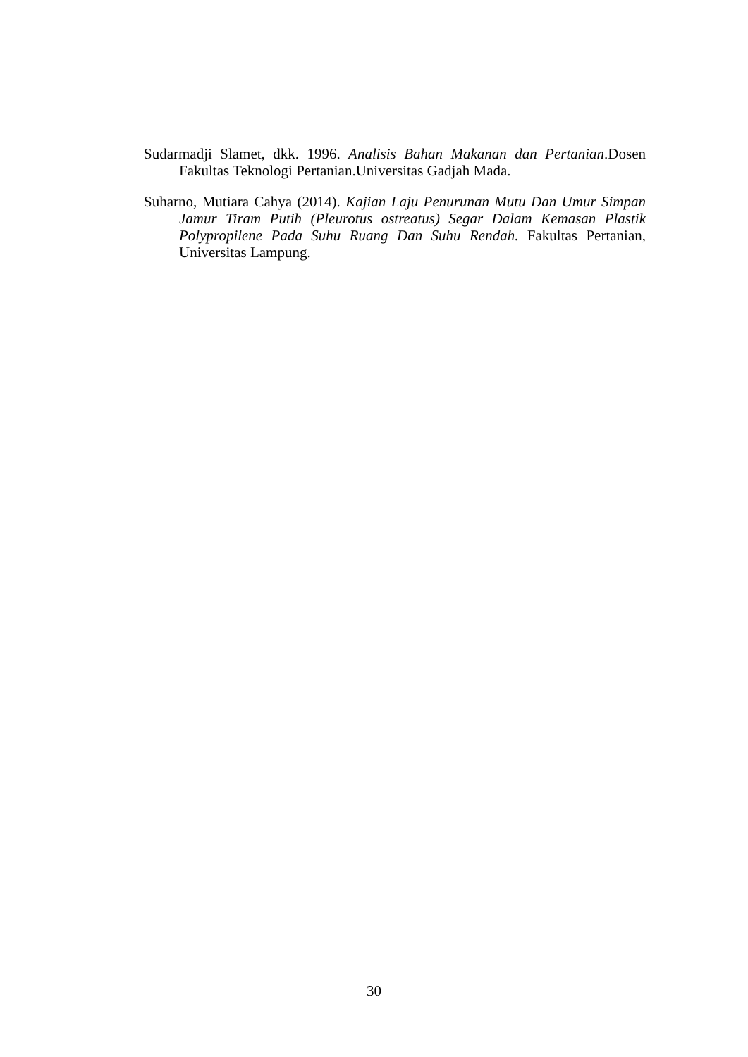Sudarmadji Slamet, dkk. 1996. Analisis Bahan Makanan dan Pertanian.Dosen Fakultas Teknologi Pertanian.Universitas Gadjah Mada.
Suharno, Mutiara Cahya (2014). Kajian Laju Penurunan Mutu Dan Umur Simpan Jamur Tiram Putih (Pleurotus ostreatus) Segar Dalam Kemasan Plastik Polypropilene Pada Suhu Ruang Dan Suhu Rendah. Fakultas Pertanian, Universitas Lampung.
30